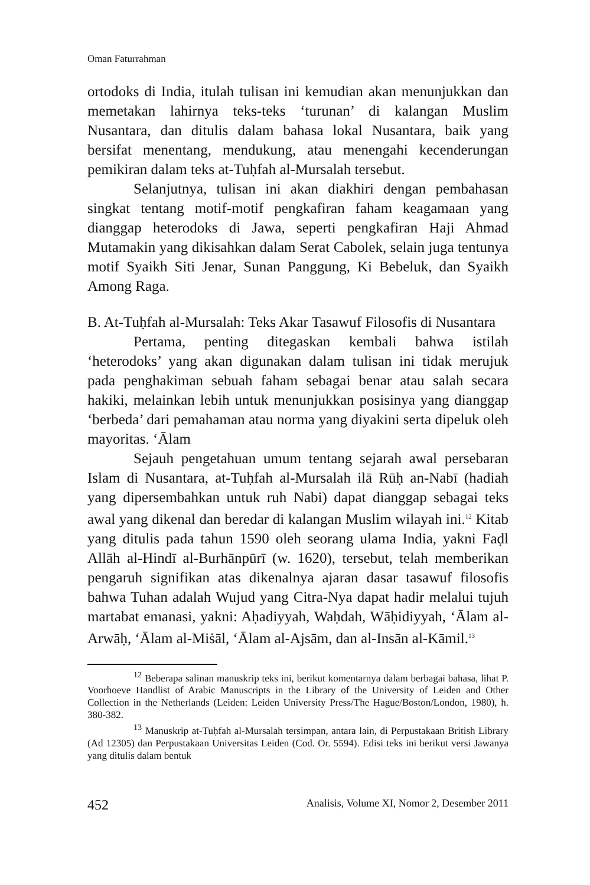Oman Faturrahman
ortodoks di India, itulah tulisan ini kemudian akan menunjukkan dan memetakan lahirnya teks-teks ‘turunan’ di kalangan Muslim Nusantara, dan ditulis dalam bahasa lokal Nusantara, baik yang bersifat menentang, mendukung, atau menengahi kecenderungan pemikiran dalam teks at-Tuḥfah al-Mursalah tersebut.
Selanjutnya, tulisan ini akan diakhiri dengan pembahasan singkat tentang motif-motif pengkafiran faham keagamaan yang dianggap heterodoks di Jawa, seperti pengkafiran Haji Ahmad Mutamakin yang dikisahkan dalam Serat Cabolek, selain juga tentunya motif Syaikh Siti Jenar, Sunan Panggung, Ki Bebeluk, dan Syaikh Among Raga.
B. At-Tuḥfah al-Mursalah: Teks Akar Tasawuf Filosofis di Nusantara
Pertama, penting ditegaskan kembali bahwa istilah ‘heterodoks’ yang akan digunakan dalam tulisan ini tidak merujuk pada penghakiman sebuah faham sebagai benar atau salah secara hakiki, melainkan lebih untuk menunjukkan posisinya yang dianggap ‘berbeda’ dari pemahaman atau norma yang diyakini serta dipeluk oleh mayoritas. ‘Ālam
Sejauh pengetahuan umum tentang sejarah awal persebaran Islam di Nusantara, at-Tuḥfah al-Mursalah ilā Rūḥ an-Nabī (hadiah yang dipersembahkan untuk ruh Nabi) dapat dianggap sebagai teks awal yang dikenal dan beredar di kalangan Muslim wilayah ini.<sup>12</sup> Kitab yang ditulis pada tahun 1590 oleh seorang ulama India, yakni Faḍl Allāh al-Hindī al-Burhānpūrī (w. 1620), tersebut, telah memberikan pengaruh signifikan atas dikenalnya ajaran dasar tasawuf filosofis bahwa Tuhan adalah Wujud yang Citra-Nya dapat hadir melalui tujuh martabat emanasi, yakni: Aḥadiyyah, Waḥdah, Wāḥidiyyah, ‘Ālam al-Arwāḥ, ‘Ālam al-Miṡāl, ‘Ālam al-Ajsām, dan al-Insān al-Kāmil.<sup>13</sup>
<sup>12</sup> Beberapa salinan manuskrip teks ini, berikut komentarnya dalam berbagai bahasa, lihat P. Voorhoeve Handlist of Arabic Manuscripts in the Library of the University of Leiden and Other Collection in the Netherlands (Leiden: Leiden University Press/The Hague/Boston/London, 1980), h. 380-382.
<sup>13</sup> Manuskrip at-Tuḥfah al-Mursalah tersimpan, antara lain, di Perpustakaan British Library (Ad 12305) dan Perpustakaan Universitas Leiden (Cod. Or. 5594). Edisi teks ini berikut versi Jawanya yang ditulis dalam bentuk
452 Analisis, Volume XI, Nomor 2, Desember 2011